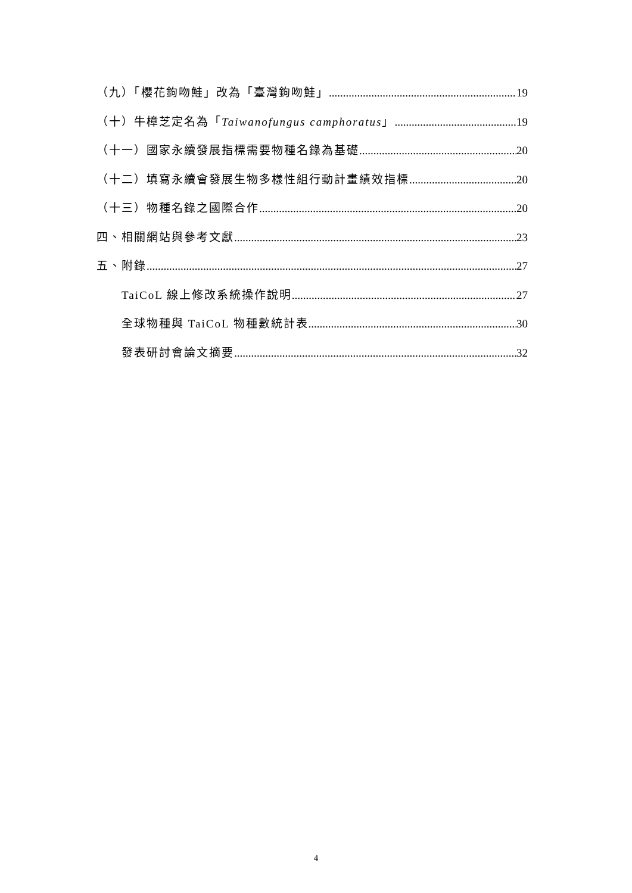（九）「櫻花鉤吻鮭」改為「臺灣鉤吻鮭」 19
（十）牛樟芝定名為「Taiwanofungus camphoratus」 19
（十一）國家永續發展指標需要物種名錄為基礎 20
（十二）填寫永續會發展生物多樣性組行動計畫績效指標 20
（十三）物種名錄之國際合作 20
四、相關網站與參考文獻 23
五、附錄 27
TaiCoL 線上修改系統操作說明 27
全球物種與 TaiCoL 物種數統計表 30
發表研討會論文摘要 32
4